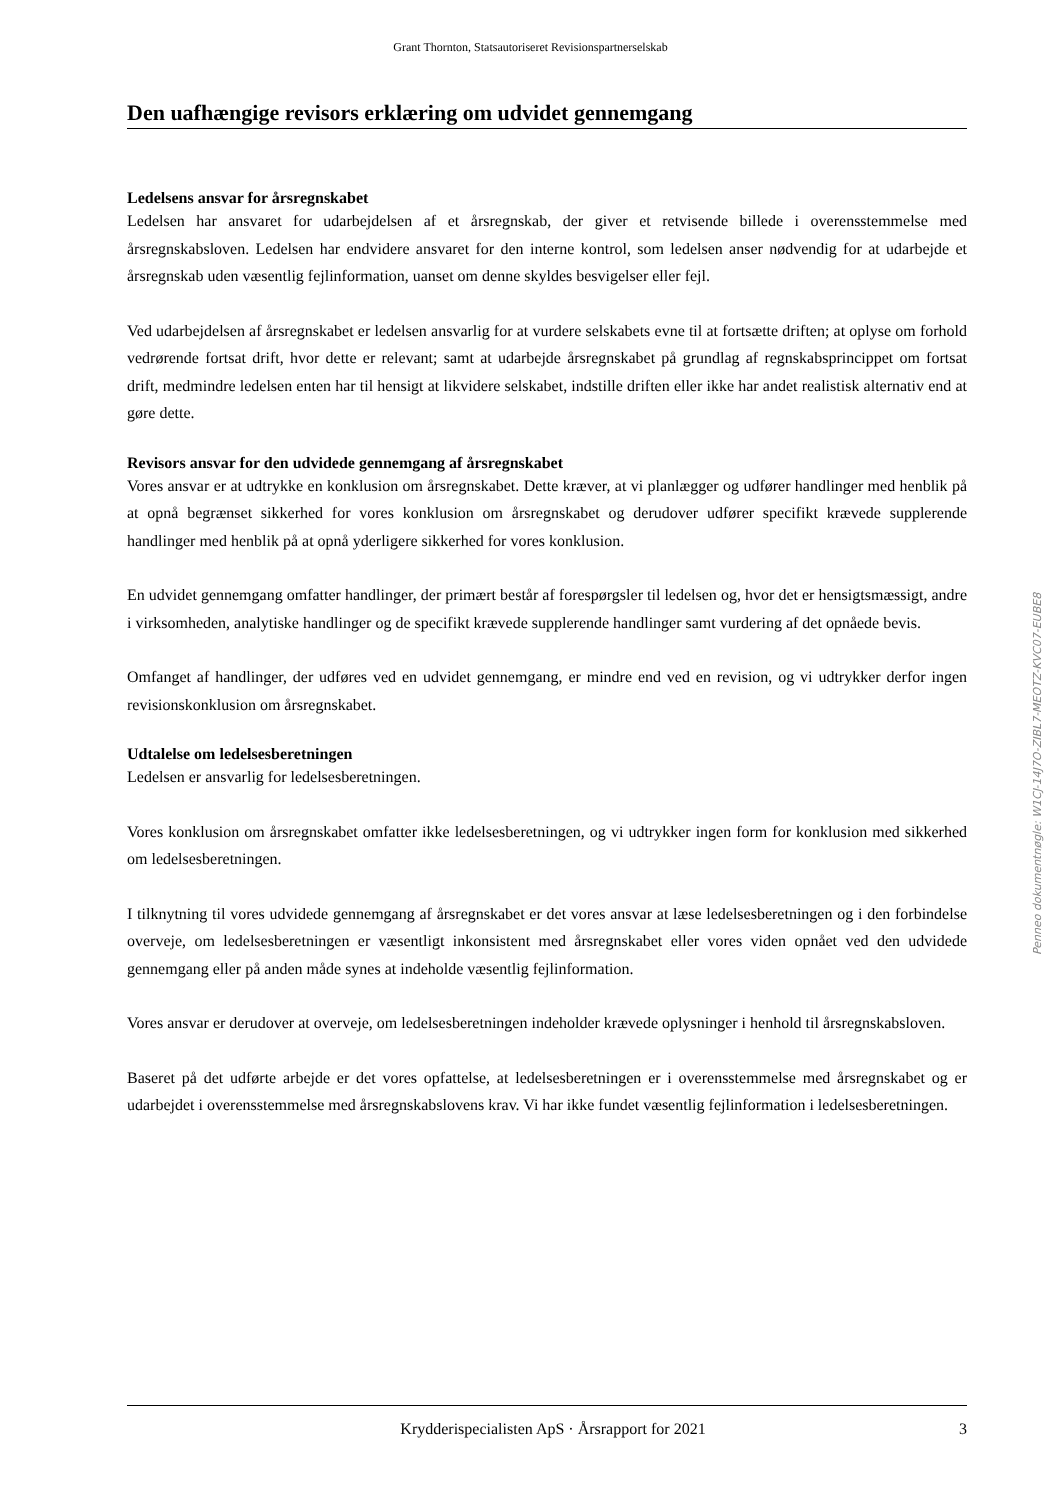Grant Thornton, Statsautoriseret Revisionspartnerselskab
Den uafhængige revisors erklæring om udvidet gennemgang
Ledelsens ansvar for årsregnskabet
Ledelsen har ansvaret for udarbejdelsen af et årsregnskab, der giver et retvisende billede i overensstemmelse med årsregnskabsloven. Ledelsen har endvidere ansvaret for den interne kontrol, som ledelsen anser nødvendig for at udarbejde et årsregnskab uden væsentlig fejlinformation, uanset om denne skyldes besvigelser eller fejl.
Ved udarbejdelsen af årsregnskabet er ledelsen ansvarlig for at vurdere selskabets evne til at fortsætte driften; at oplyse om forhold vedrørende fortsat drift, hvor dette er relevant; samt at udarbejde årsregnskabet på grundlag af regnskabsprincippet om fortsat drift, medmindre ledelsen enten har til hensigt at likvidere selskabet, indstille driften eller ikke har andet realistisk alternativ end at gøre dette.
Revisors ansvar for den udvidede gennemgang af årsregnskabet
Vores ansvar er at udtrykke en konklusion om årsregnskabet. Dette kræver, at vi planlægger og udfører handlinger med henblik på at opnå begrænset sikkerhed for vores konklusion om årsregnskabet og derudover udfører specifikt krævede supplerende handlinger med henblik på at opnå yderligere sikkerhed for vores konklusion.
En udvidet gennemgang omfatter handlinger, der primært består af forespørgsler til ledelsen og, hvor det er hensigtsmæssigt, andre i virksomheden, analytiske handlinger og de specifikt krævede supplerende handlinger samt vurdering af det opnåede bevis.
Omfanget af handlinger, der udføres ved en udvidet gennemgang, er mindre end ved en revision, og vi udtrykker derfor ingen revisionskonklusion om årsregnskabet.
Udtalelse om ledelsesberetningen
Ledelsen er ansvarlig for ledelsesberetningen.
Vores konklusion om årsregnskabet omfatter ikke ledelsesberetningen, og vi udtrykker ingen form for konklusion med sikkerhed om ledelsesberetningen.
I tilknytning til vores udvidede gennemgang af årsregnskabet er det vores ansvar at læse ledelsesberetningen og i den forbindelse overveje, om ledelsesberetningen er væsentligt inkonsistent med årsregnskabet eller vores viden opnået ved den udvidede gennemgang eller på anden måde synes at indeholde væsentlig fejlinformation.
Vores ansvar er derudover at overveje, om ledelsesberetningen indeholder krævede oplysninger i henhold til årsregnskabsloven.
Baseret på det udførte arbejde er det vores opfattelse, at ledelsesberetningen er i overensstemmelse med årsregnskabet og er udarbejdet i overensstemmelse med årsregnskabslovens krav. Vi har ikke fundet væsentlig fejlinformation i ledelsesberetningen.
Penneo dokumentnøgle: W1CJ-14J7O-ZIBL7-MEOTZ-KVC07-EUBE8
Krydderispecialisten ApS · Årsrapport for 2021 3